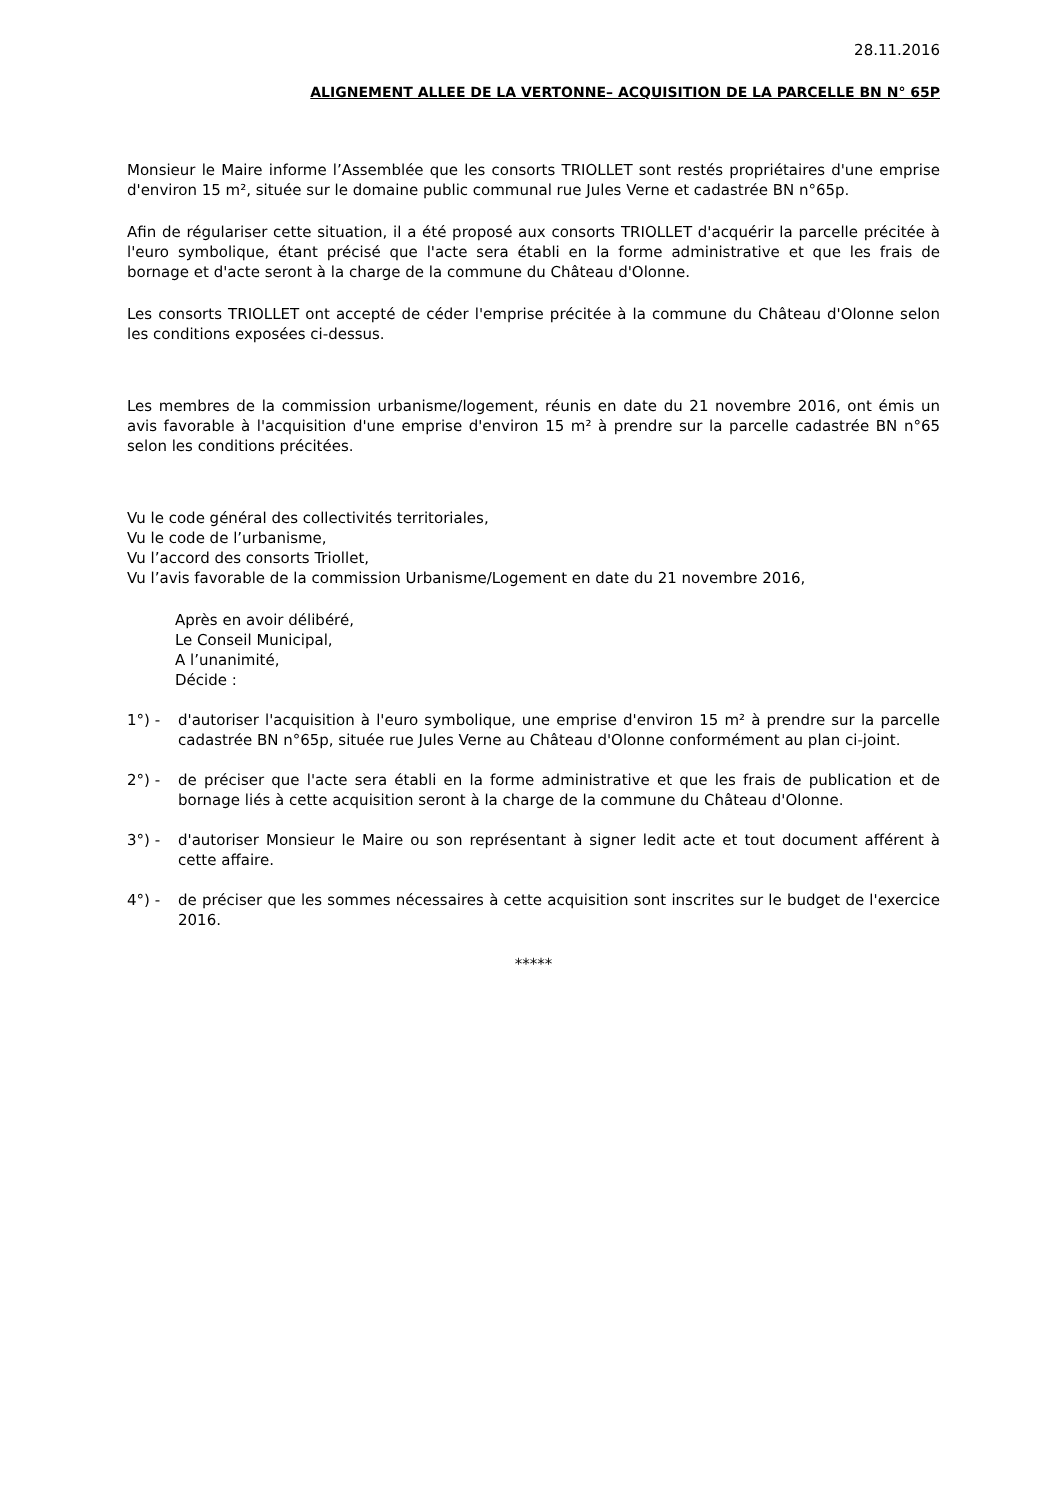28.11.2016
ALIGNEMENT ALLEE DE LA VERTONNE– ACQUISITION DE LA PARCELLE BN N° 65P
Monsieur le Maire informe l’Assemblée que les consorts TRIOLLET sont restés propriétaires d'une emprise d'environ 15 m², située sur le domaine public communal rue Jules Verne et cadastrée BN n°65p.
Afin de régulariser cette situation, il a été proposé aux consorts TRIOLLET d'acquérir la parcelle précitée à l'euro symbolique, étant précisé que l'acte sera établi en la forme administrative et que les frais de bornage et d'acte seront à la charge de la commune du Château d'Olonne.
Les consorts TRIOLLET ont accepté de céder l'emprise précitée à la commune du Château d'Olonne selon les conditions exposées ci-dessus.
Les membres de la commission urbanisme/logement, réunis en date du 21 novembre 2016, ont émis un avis favorable à l'acquisition d'une emprise d'environ 15 m² à prendre sur la parcelle cadastrée BN n°65 selon les conditions précitées.
Vu le code général des collectivités territoriales,
Vu le code de l’urbanisme,
Vu l’accord des consorts Triollet,
Vu l’avis favorable de la commission Urbanisme/Logement en date du 21 novembre 2016,
Après en avoir délibéré,
Le Conseil Municipal,
A l’unanimité,
Décide :
1°) - d'autoriser l'acquisition à l'euro symbolique, une emprise d'environ 15 m² à prendre sur la parcelle cadastrée BN n°65p, située rue Jules Verne au Château d'Olonne conformément au plan ci-joint.
2°) - de préciser que l'acte sera établi en la forme administrative et que les frais de publication et de bornage liés à cette acquisition seront à la charge de la commune du Château d'Olonne.
3°) - d'autoriser Monsieur le Maire ou son représentant à signer ledit acte et tout document afférent à cette affaire.
4°) - de préciser que les sommes nécessaires à cette acquisition sont inscrites sur le budget de l'exercice 2016.
*****